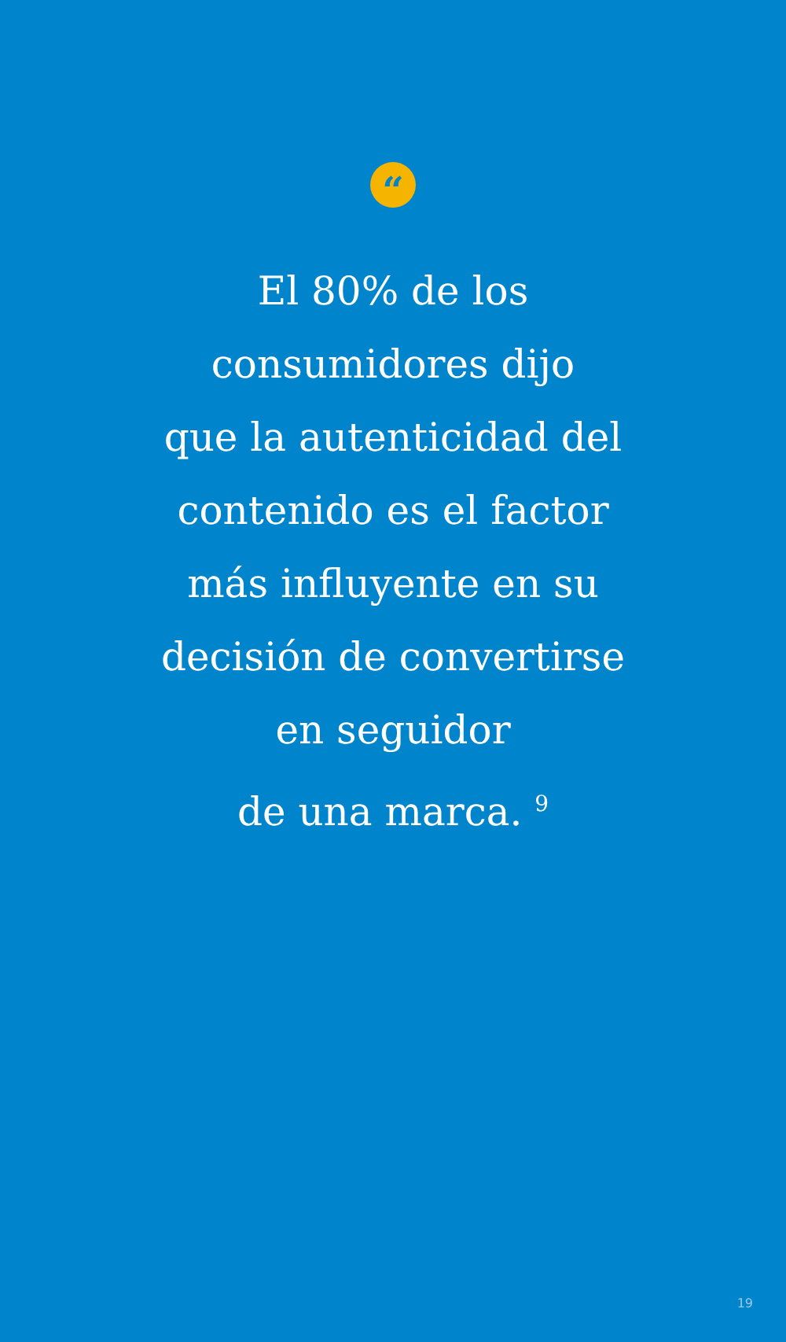“
El 80% de los
consumidores dijo
que la autenticidad del
contenido es el factor
más influyente en su
decisión de convertirse
en seguidor
de una marca. <sup>9</sup>
19